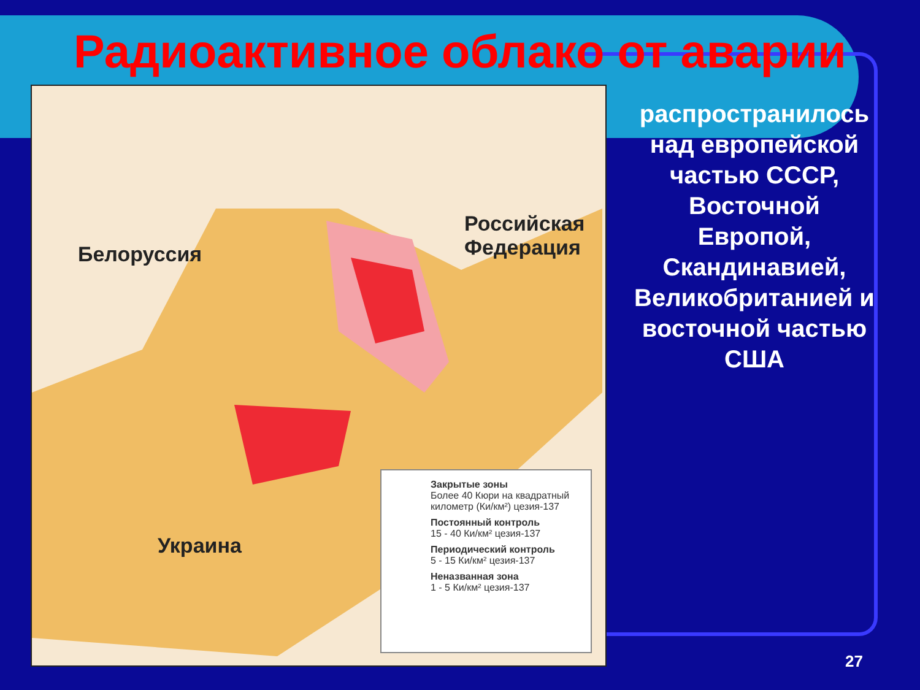Радиоактивное облако от аварии
Белоруссия
Российская
Федерация
Украина
Закрытые зоны
Более 40 Кюри на квадратный километр (Ки/км²) цезия-137
Постоянный контроль
15 - 40 Ки/км² цезия-137
Периодический контроль
5 - 15 Ки/км² цезия-137
Неназванная зона
1 - 5 Ки/км² цезия-137
распространилось над европейской частью СССР, Восточной Европой, Скандинавией, Великобританией и восточной частью США
27